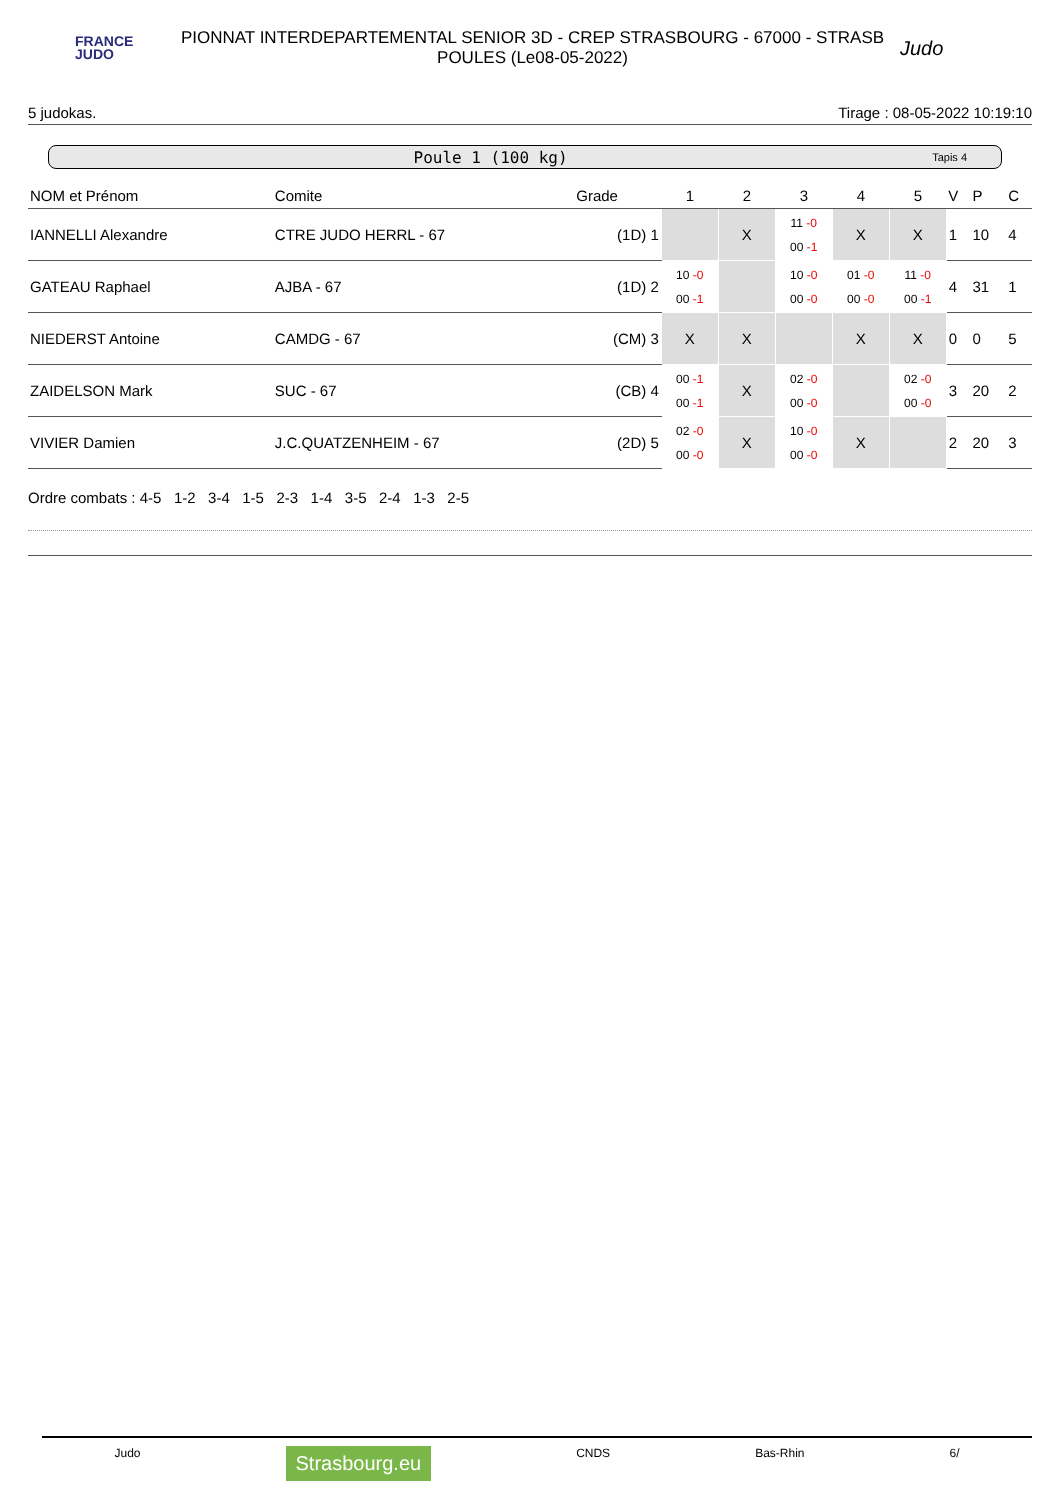FRANCE
JUDO
PIONNAT INTERDEPARTEMENTAL SENIOR 3D - CREP STRASBOURG - 67000 - STRASB
POULES (Le08-05-2022)
Judo
5 judokas. Tirage : 08-05-2022 10:19:10
Poule 1 (100 kg) Tapis 4
| NOM et Prénom | Comite | Grade | 1 | 2 | 3 | 4 | 5 | V | P | C |
| --- | --- | --- | --- | --- | --- | --- | --- | --- | --- | --- |
| IANNELLI Alexandre | CTRE JUDO HERRL - 67 | (1D) 1 | | X | 11 -0 00 -1 | X | X | 1 | 10 | 4 |
| GATEAU Raphael | AJBA - 67 | (1D) 2 | 10 -0 00 -1 | | 10 -0 00 -0 | 01 -0 00 -0 | 11 -0 00 -1 | 4 | 31 | 1 |
| NIEDERST Antoine | CAMDG - 67 | (CM) 3 | X | X | | X | X | 0 | 0 | 5 |
| ZAIDELSON Mark | SUC - 67 | (CB) 4 | 00 -1 00 -1 | X | 02 -0 00 -0 | | 02 -0 00 -0 | 3 | 20 | 2 |
| VIVIER Damien | J.C.QUATZENHEIM - 67 | (2D) 5 | 02 -0 00 -0 | X | 10 -0 00 -0 | X | | 2 | 20 | 3 |
Ordre combats : 4-5 1-2 3-4 1-5 2-3 1-4 3-5 2-4 1-3 2-5
Judo Strasbourg.eu CNDS Bas-Rhin 6/